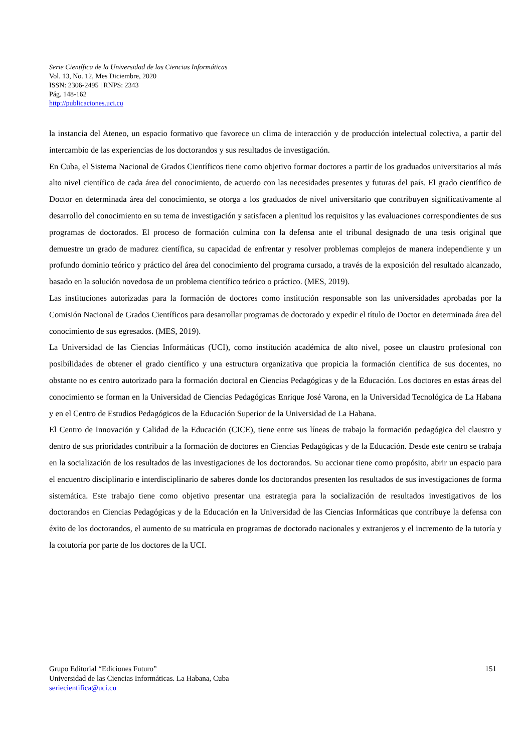Serie Científica de la Universidad de las Ciencias Informáticas
Vol. 13, No. 12, Mes Diciembre, 2020
ISSN: 2306-2495 | RNPS: 2343
Pág. 148-162
http://publicaciones.uci.cu
la instancia del Ateneo, un espacio formativo que favorece un clima de interacción y de producción intelectual colectiva, a partir del intercambio de las experiencias de los doctorandos y sus resultados de investigación.
En Cuba, el Sistema Nacional de Grados Científicos tiene como objetivo formar doctores a partir de los graduados universitarios al más alto nivel científico de cada área del conocimiento, de acuerdo con las necesidades presentes y futuras del país. El grado científico de Doctor en determinada área del conocimiento, se otorga a los graduados de nivel universitario que contribuyen significativamente al desarrollo del conocimiento en su tema de investigación y satisfacen a plenitud los requisitos y las evaluaciones correspondientes de sus programas de doctorados. El proceso de formación culmina con la defensa ante el tribunal designado de una tesis original que demuestre un grado de madurez científica, su capacidad de enfrentar y resolver problemas complejos de manera independiente y un profundo dominio teórico y práctico del área del conocimiento del programa cursado, a través de la exposición del resultado alcanzado, basado en la solución novedosa de un problema científico teórico o práctico. (MES, 2019).
Las instituciones autorizadas para la formación de doctores como institución responsable son las universidades aprobadas por la Comisión Nacional de Grados Científicos para desarrollar programas de doctorado y expedir el título de Doctor en determinada área del conocimiento de sus egresados. (MES, 2019).
La Universidad de las Ciencias Informáticas (UCI), como institución académica de alto nivel, posee un claustro profesional con posibilidades de obtener el grado científico y una estructura organizativa que propicia la formación científica de sus docentes, no obstante no es centro autorizado para la formación doctoral en Ciencias Pedagógicas y de la Educación. Los doctores en estas áreas del conocimiento se forman en la Universidad de Ciencias Pedagógicas Enrique José Varona, en la Universidad Tecnológica de La Habana y en el Centro de Estudios Pedagógicos de la Educación Superior de la Universidad de La Habana.
El Centro de Innovación y Calidad de la Educación (CICE), tiene entre sus líneas de trabajo la formación pedagógica del claustro y dentro de sus prioridades contribuir a la formación de doctores en Ciencias Pedagógicas y de la Educación. Desde este centro se trabaja en la socialización de los resultados de las investigaciones de los doctorandos. Su accionar tiene como propósito, abrir un espacio para el encuentro disciplinario e interdisciplinario de saberes donde los doctorandos presenten los resultados de sus investigaciones de forma sistemática. Este trabajo tiene como objetivo presentar una estrategia para la socialización de resultados investigativos de los doctorandos en Ciencias Pedagógicas y de la Educación en la Universidad de las Ciencias Informáticas que contribuye la defensa con éxito de los doctorandos, el aumento de su matrícula en programas de doctorado nacionales y extranjeros y el incremento de la tutoría y la cotutoría por parte de los doctores de la UCI.
Grupo Editorial “Ediciones Futuro” 151
Universidad de las Ciencias Informáticas. La Habana, Cuba
seriecientifica@uci.cu